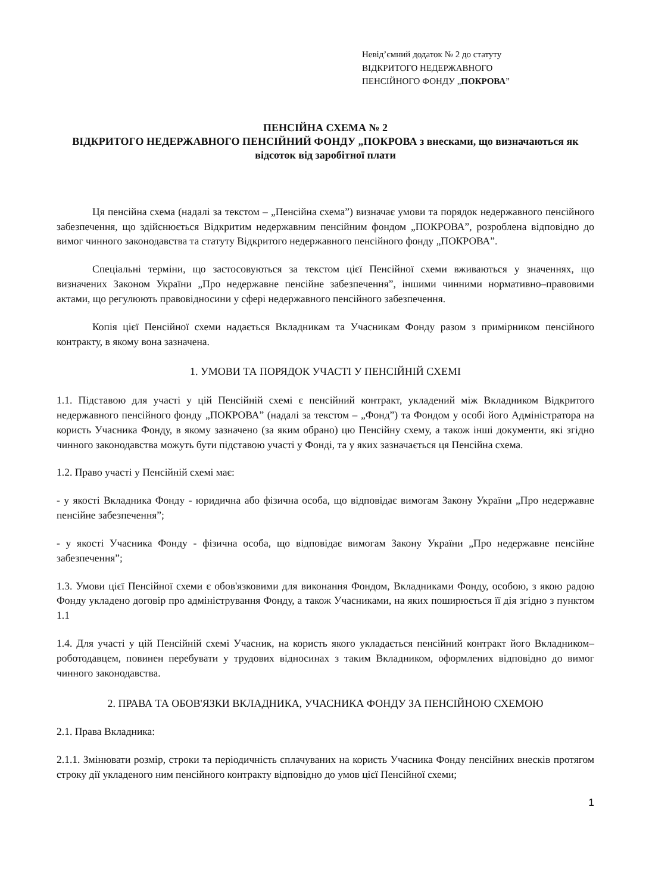Невід’ємний додаток № 2 до статуту
ВІДКРИТОГО НЕДЕРЖАВНОГО
ПЕНСІЙНОГО ФОНДУ „ПОКРОВА”
ПЕНСІЙНА СХЕМА № 2
ВІДКРИТОГО НЕДЕРЖАВНОГО ПЕНСІЙНИЙ ФОНДУ „ПОКРОВА з внесками, що визначаються як відсоток від заробітної плати
Ця пенсійна схема (надалі за текстом – „Пенсійна схема”) визначає умови та порядок недержавного пенсійного забезпечення, що здійснюється Відкритим недержавним пенсійним фондом „ПОКРОВА”, розроблена відповідно до вимог чинного законодавства та статуту Відкритого недержавного пенсійного фонду „ПОКРОВА”.
Спеціальні терміни, що застосовуються за текстом цієї Пенсійної схеми вживаються у значеннях, що визначених Законом України „Про недержавне пенсійне забезпечення”, іншими чинними нормативно–правовими актами, що регулюють правовідносини у сфері недержавного пенсійного забезпечення.
Копія цієї Пенсійної схеми надається Вкладникам та Учасникам Фонду разом з примірником пенсійного контракту, в якому вона зазначена.
1. УМОВИ ТА ПОРЯДОК УЧАСТІ У ПЕНСІЙНІЙ СХЕМІ
1.1. Підставою для участі у цій Пенсійній схемі є пенсійний контракт, укладений між Вкладником Відкритого недержавного пенсійного фонду „ПОКРОВА” (надалі за текстом – „Фонд”) та Фондом у особі його Адміністратора на користь Учасника Фонду, в якому зазначено (за яким обрано) цю Пенсійну схему, а також інші документи, які згідно чинного законодавства можуть бути підставою участі у Фонді, та у яких зазначається ця Пенсійна схема.
1.2. Право участі у Пенсійній схемі має:
- у якості Вкладника Фонду - юридична або фізична особа, що відповідає вимогам Закону України „Про недержавне пенсійне забезпечення”;
- у якості Учасника Фонду - фізична особа, що відповідає вимогам Закону України „Про недержавне пенсійне забезпечення”;
1.3. Умови цієї Пенсійної схеми є обов'язковими для виконання Фондом, Вкладниками Фонду, особою, з якою радою Фонду укладено договір про адміністрування Фонду, а також Учасниками, на яких поширюється її дія згідно з пунктом 1.1
1.4. Для участі у цій Пенсійній схемі Учасник, на користь якого укладається пенсійний контракт його Вкладником–роботодавцем, повинен перебувати у трудових відносинах з таким Вкладником, оформлених відповідно до вимог чинного законодавства.
2. ПРАВА ТА ОБОВ'ЯЗКИ ВКЛАДНИКА, УЧАСНИКА ФОНДУ ЗА ПЕНСІЙНОЮ СХЕМОЮ
2.1. Права Вкладника:
2.1.1. Змінювати розмір, строки та періодичність сплачуваних на користь Учасника Фонду пенсійних внесків протягом строку дії укладеного ним пенсійного контракту відповідно до умов цієї Пенсійної схеми;
1